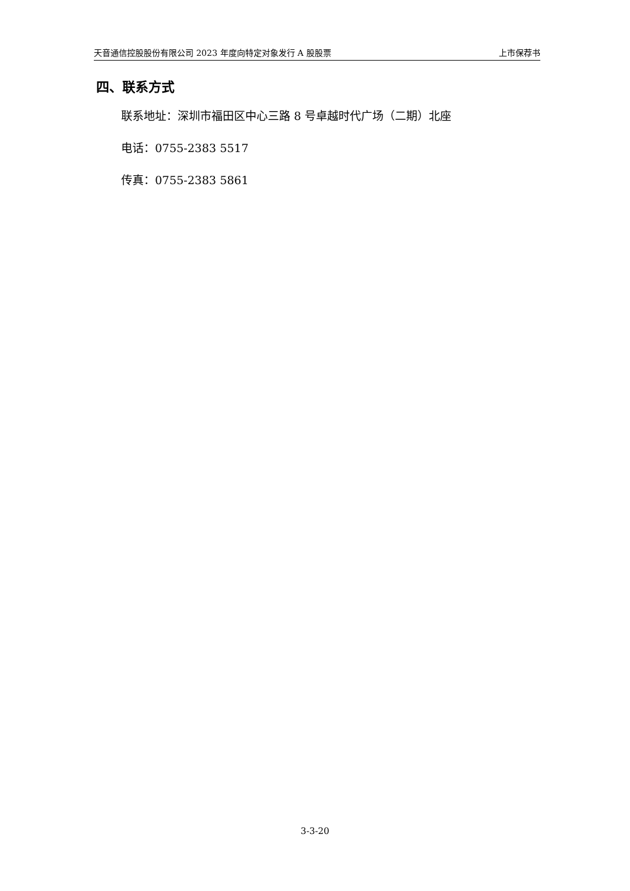天音通信控股股份有限公司 2023 年度向特定对象发行 A 股股票 上市保荐书
四、联系方式
联系地址：深圳市福田区中心三路 8 号卓越时代广场（二期）北座
电话：0755-2383 5517
传真：0755-2383 5861
3-3-20